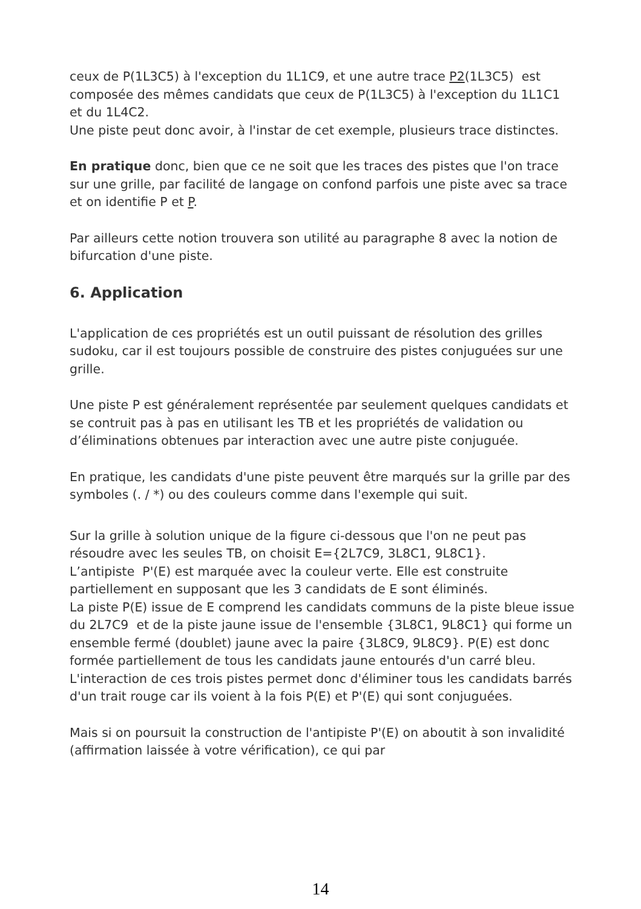ceux de P(1L3C5) à l'exception du 1L1C9, et une autre trace P2(1L3C5) est composée des mêmes candidats que ceux de P(1L3C5) à l'exception du 1L1C1 et du 1L4C2.
Une piste peut donc avoir, à l'instar de cet exemple, plusieurs trace distinctes.
En pratique donc, bien que ce ne soit que les traces des pistes que l'on trace sur une grille, par facilité de langage on confond parfois une piste avec sa trace et on identifie P et P.
Par ailleurs cette notion trouvera son utilité au paragraphe 8 avec la notion de bifurcation d'une piste.
6. Application
L'application de ces propriétés est un outil puissant de résolution des grilles sudoku, car il est toujours possible de construire des pistes conjuguées sur une grille.
Une piste P est généralement représentée par seulement quelques candidats et se contruit pas à pas en utilisant les TB et les propriétés de validation ou d’éliminations obtenues par interaction avec une autre piste conjuguée.
En pratique, les candidats d'une piste peuvent être marqués sur la grille par des symboles (. / *) ou des couleurs comme dans l'exemple qui suit.
Sur la grille à solution unique de la figure ci-dessous que l'on ne peut pas résoudre avec les seules TB, on choisit E={2L7C9, 3L8C1, 9L8C1}.
L’antipiste P'(E) est marquée avec la couleur verte. Elle est construite partiellement en supposant que les 3 candidats de E sont éliminés.
La piste P(E) issue de E comprend les candidats communs de la piste bleue issue du 2L7C9 et de la piste jaune issue de l'ensemble {3L8C1, 9L8C1} qui forme un ensemble fermé (doublet) jaune avec la paire {3L8C9, 9L8C9}. P(E) est donc formée partiellement de tous les candidats jaune entourés d'un carré bleu.
L'interaction de ces trois pistes permet donc d'éliminer tous les candidats barrés d'un trait rouge car ils voient à la fois P(E) et P'(E) qui sont conjuguées.
Mais si on poursuit la construction de l'antipiste P'(E) on aboutit à son invalidité (affirmation laissée à votre vérification), ce qui par
14